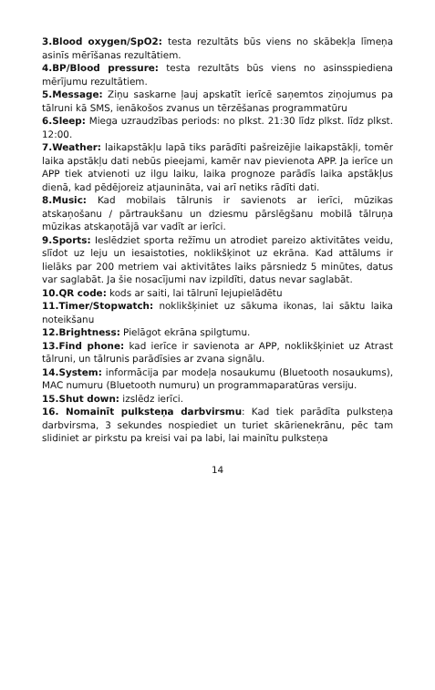3.Blood oxygen/SpO2: testa rezultāts būs viens no skābekļa līmeņa asinīs mērīšanas rezultātiem.
4.BP/Blood pressure: testa rezultāts būs viens no asinsspiediena mērījumu rezultātiem.
5.Message: Ziņu saskarne ļauj apskatīt ierīcē saņemtos ziņojumus pa tālruni kā SMS, ienākošos zvanus un tērzēšanas programmatūru
6.Sleep: Miega uzraudzības periods: no plkst. 21:30 līdz plkst. līdz plkst. 12:00.
7.Weather: laikapstākļu lapā tiks parādīti pašreizējie laikapstākļi, tomēr laika apstākļu dati nebūs pieejami, kamēr nav pievienota APP. Ja ierīce un APP tiek atvienoti uz ilgu laiku, laika prognoze parādīs laika apstākļus dienā, kad pēdējoreiz atjaunināta, vai arī netiks rādīti dati.
8.Music: Kad mobilais tālrunis ir savienots ar ierīci, mūzikas atskaņošanu / pārtraukšanu un dziesmu pārslēgšanu mobilā tālruņa mūzikas atskaņotājā var vadīt ar ierīci.
9.Sports: Ieslēdziet sporta režīmu un atrodiet pareizo aktivitātes veidu, slīdot uz leju un iesaistoties, noklikšķinot uz ekrāna. Kad attālums ir lielāks par 200 metriem vai aktivitātes laiks pārsniedz 5 minūtes, datus var saglabāt. Ja šie nosacījumi nav izpildīti, datus nevar saglabāt.
10.QR code: kods ar saiti, lai tālrunī lejupielādētu
11.Timer/Stopwatch: noklikšķiniet uz sākuma ikonas, lai sāktu laika noteikšanu
12.Brightness: Pielāgot ekrāna spilgtumu.
13.Find phone: kad ierīce ir savienota ar APP, noklikšķiniet uz Atrast tālruni, un tālrunis parādīsies ar zvana signālu.
14.System: informācija par modeļa nosaukumu (Bluetooth nosaukums), MAC numuru (Bluetooth numuru) un programmaparatūras versiju.
15.Shut down: izslēdz ierīci.
16. Nomainīt pulksteņa darbvirsmu: Kad tiek parādīta pulksteņa darbvirsma, 3 sekundes nospiediet un turiet skārienekrānu, pēc tam slidiniet ar pirkstu pa kreisi vai pa labi, lai mainītu pulksteņa
14